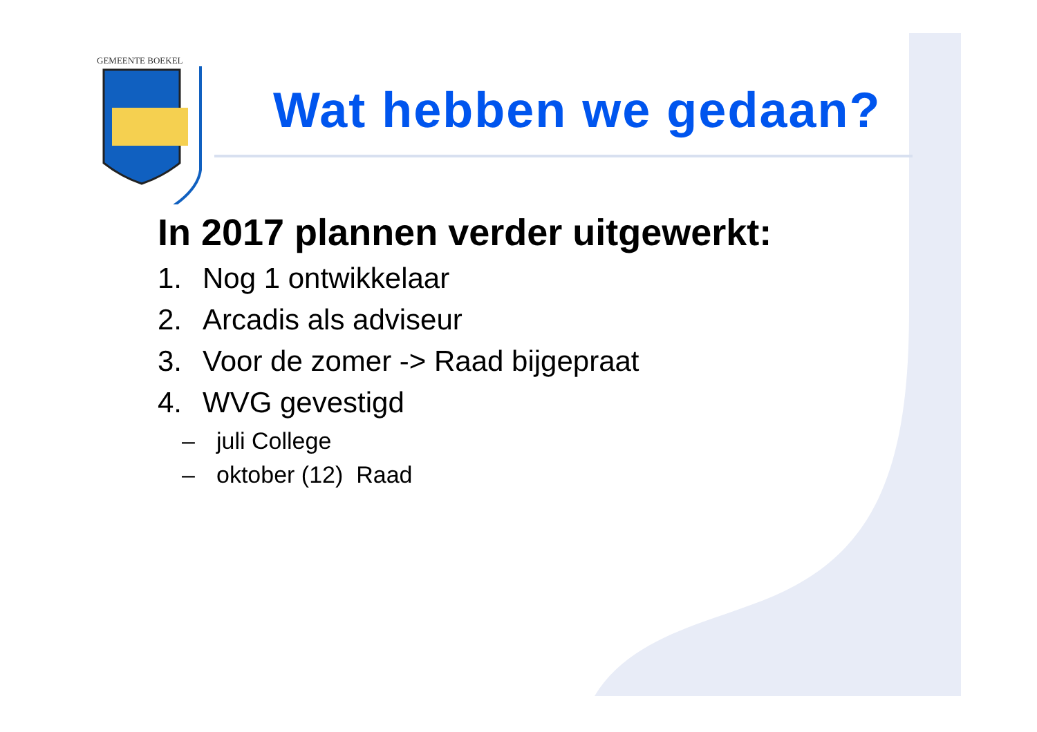GEMEENTE BOEKEL
Wat hebben we gedaan?
In 2017 plannen verder uitgewerkt:
1. Nog 1 ontwikkelaar
2. Arcadis als adviseur
3. Voor de zomer -> Raad bijgepraat
4. WVG gevestigd
– juli College
– oktober (12) Raad